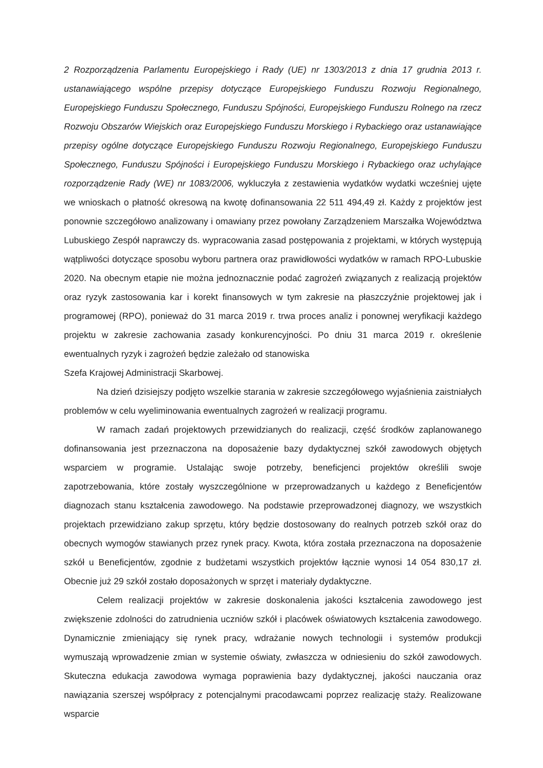2 Rozporządzenia Parlamentu Europejskiego i Rady (UE) nr 1303/2013 z dnia 17 grudnia 2013 r. ustanawiającego wspólne przepisy dotyczące Europejskiego Funduszu Rozwoju Regionalnego, Europejskiego Funduszu Społecznego, Funduszu Spójności, Europejskiego Funduszu Rolnego na rzecz Rozwoju Obszarów Wiejskich oraz Europejskiego Funduszu Morskiego i Rybackiego oraz ustanawiające przepisy ogólne dotyczące Europejskiego Funduszu Rozwoju Regionalnego, Europejskiego Funduszu Społecznego, Funduszu Spójności i Europejskiego Funduszu Morskiego i Rybackiego oraz uchylające rozporządzenie Rady (WE) nr 1083/2006, wykluczyła z zestawienia wydatków wydatki wcześniej ujęte we wnioskach o płatność okresową na kwotę dofinansowania 22 511 494,49 zł. Każdy z projektów jest ponownie szczegółowo analizowany i omawiany przez powołany Zarządzeniem Marszałka Województwa Lubuskiego Zespół naprawczy ds. wypracowania zasad postępowania z projektami, w których występują wątpliwości dotyczące sposobu wyboru partnera oraz prawidłowości wydatków w ramach RPO-Lubuskie 2020. Na obecnym etapie nie można jednoznacznie podać zagrożeń związanych z realizacją projektów oraz ryzyk zastosowania kar i korekt finansowych w tym zakresie na płaszczyźnie projektowej jak i programowej (RPO), ponieważ do 31 marca 2019 r. trwa proces analiz i ponownej weryfikacji każdego projektu w zakresie zachowania zasady konkurencyjności. Po dniu 31 marca 2019 r. określenie ewentualnych ryzyk i zagrożeń będzie zależało od stanowiska
Szefa Krajowej Administracji Skarbowej.
Na dzień dzisiejszy podjęto wszelkie starania w zakresie szczegółowego wyjaśnienia zaistniałych problemów w celu wyeliminowania ewentualnych zagrożeń w realizacji programu.
W ramach zadań projektowych przewidzianych do realizacji, część środków zaplanowanego dofinansowania jest przeznaczona na doposażenie bazy dydaktycznej szkół zawodowych objętych wsparciem w programie. Ustalając swoje potrzeby, beneficjenci projektów określili swoje zapotrzebowania, które zostały wyszczególnione w przeprowadzanych u każdego z Beneficjentów diagnozach stanu kształcenia zawodowego. Na podstawie przeprowadzonej diagnozy, we wszystkich projektach przewidziano zakup sprzętu, który będzie dostosowany do realnych potrzeb szkół oraz do obecnych wymogów stawianych przez rynek pracy. Kwota, która została przeznaczona na doposażenie szkół u Beneficjentów, zgodnie z budżetami wszystkich projektów łącznie wynosi 14 054 830,17 zł. Obecnie już 29 szkół zostało doposażonych w sprzęt i materiały dydaktyczne.
Celem realizacji projektów w zakresie doskonalenia jakości kształcenia zawodowego jest zwiększenie zdolności do zatrudnienia uczniów szkół i placówek oświatowych kształcenia zawodowego. Dynamicznie zmieniający się rynek pracy, wdrażanie nowych technologii i systemów produkcji wymuszają wprowadzenie zmian w systemie oświaty, zwłaszcza w odniesieniu do szkół zawodowych. Skuteczna edukacja zawodowa wymaga poprawienia bazy dydaktycznej, jakości nauczania oraz nawiązania szerszej współpracy z potencjalnymi pracodawcami poprzez realizację staży. Realizowane wsparcie